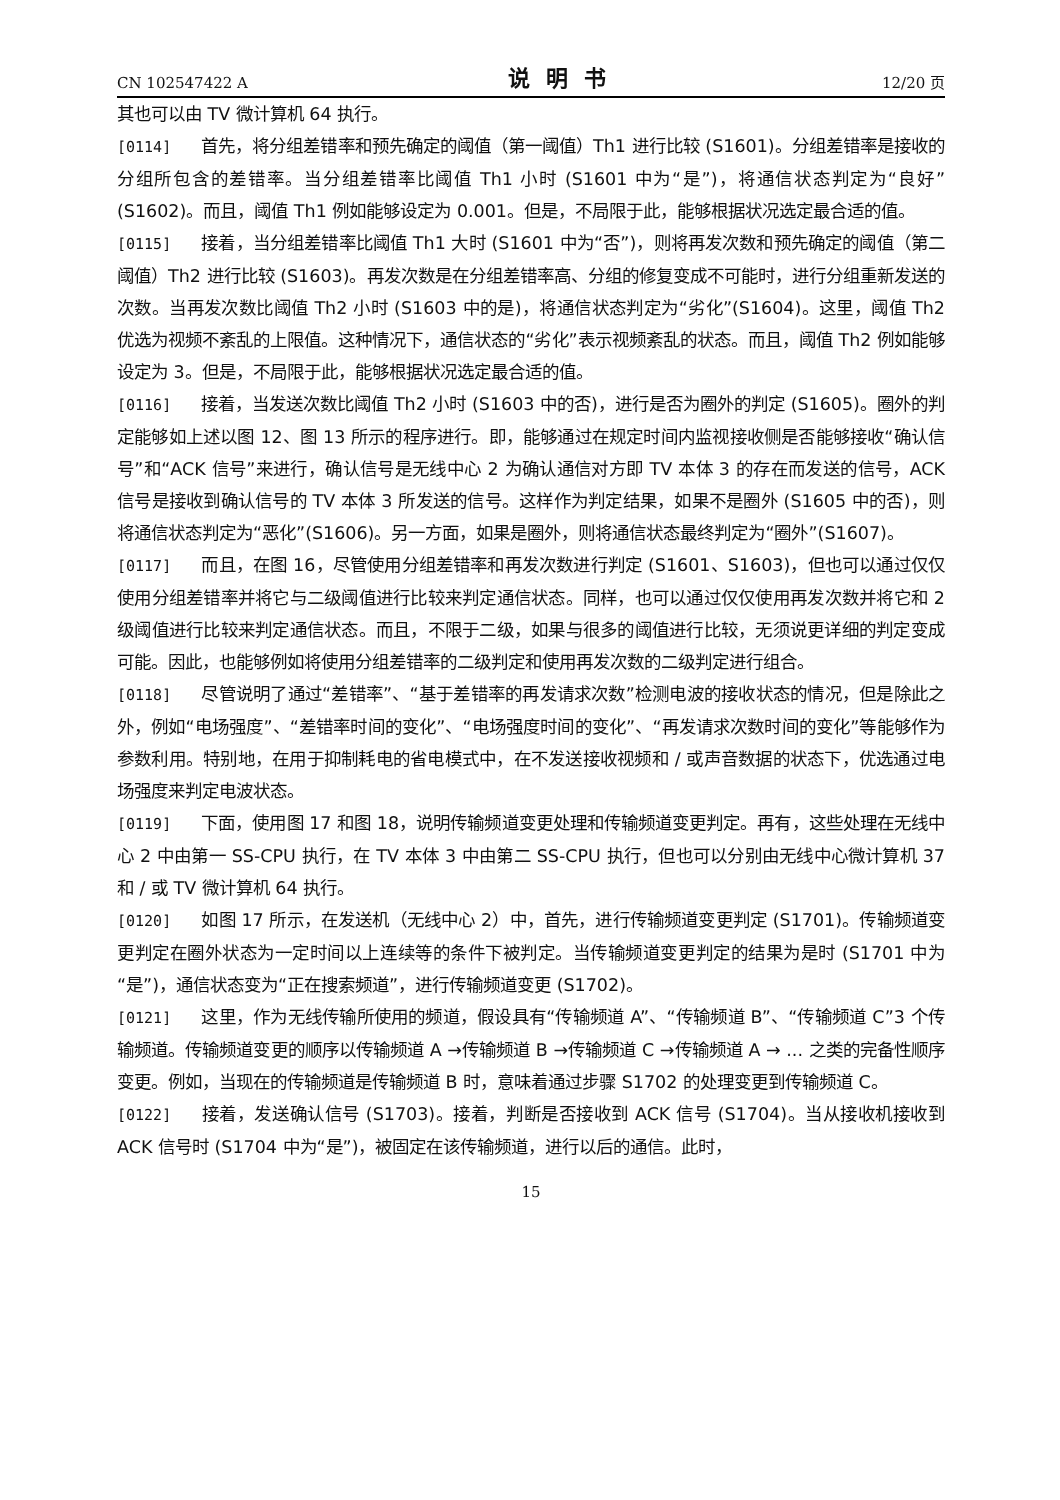CN 102547422 A 说明书 12/20 页
其也可以由 TV 微计算机 64 执行。
[0114] 首先，将分组差错率和预先确定的阈值（第一阈值）Th1 进行比较 (S1601)。分组差错率是接收的分组所包含的差错率。当分组差错率比阈值 Th1 小时 (S1601 中为“是”)，将通信状态判定为“良好”(S1602)。而且，阈值 Th1 例如能够设定为 0.001。但是，不局限于此，能够根据状况选定最合适的值。
[0115] 接着，当分组差错率比阈值 Th1 大时 (S1601 中为“否”)，则将再发次数和预先确定的阈值（第二阈值）Th2 进行比较 (S1603)。再发次数是在分组差错率高、分组的修复变成不可能时，进行分组重新发送的次数。当再发次数比阈值 Th2 小时 (S1603 中的是)，将通信状态判定为“劣化”(S1604)。这里，阈值 Th2 优选为视频不紊乱的上限值。这种情况下，通信状态的“劣化”表示视频紊乱的状态。而且，阈值 Th2 例如能够设定为 3。但是，不局限于此，能够根据状况选定最合适的值。
[0116] 接着，当发送次数比阈值 Th2 小时 (S1603 中的否)，进行是否为圈外的判定 (S1605)。圈外的判定能够如上述以图 12、图 13 所示的程序进行。即，能够通过在规定时间内监视接收侧是否能够接收“确认信号”和“ACK 信号”来进行，确认信号是无线中心 2 为确认通信对方即 TV 本体 3 的存在而发送的信号，ACK 信号是接收到确认信号的 TV 本体 3 所发送的信号。这样作为判定结果，如果不是圈外 (S1605 中的否)，则将通信状态判定为“恶化”(S1606)。另一方面，如果是圈外，则将通信状态最终判定为“圈外”(S1607)。
[0117] 而且，在图 16，尽管使用分组差错率和再发次数进行判定 (S1601、S1603)，但也可以通过仅仅使用分组差错率并将它与二级阈值进行比较来判定通信状态。同样，也可以通过仅仅使用再发次数并将它和 2 级阈值进行比较来判定通信状态。而且，不限于二级，如果与很多的阈值进行比较，无须说更详细的判定变成可能。因此，也能够例如将使用分组差错率的二级判定和使用再发次数的二级判定进行组合。
[0118] 尽管说明了通过“差错率”、“基于差错率的再发请求次数”检测电波的接收状态的情况，但是除此之外，例如“电场强度”、“差错率时间的变化”、“电场强度时间的变化”、“再发请求次数时间的变化”等能够作为参数利用。特别地，在用于抑制耗电的省电模式中，在不发送接收视频和 / 或声音数据的状态下，优选通过电场强度来判定电波状态。
[0119] 下面，使用图 17 和图 18，说明传输频道变更处理和传输频道变更判定。再有，这些处理在无线中心 2 中由第一 SS-CPU 执行，在 TV 本体 3 中由第二 SS-CPU 执行，但也可以分别由无线中心微计算机 37 和 / 或 TV 微计算机 64 执行。
[0120] 如图 17 所示，在发送机（无线中心 2）中，首先，进行传输频道变更判定 (S1701)。传输频道变更判定在圈外状态为一定时间以上连续等的条件下被判定。当传输频道变更判定的结果为是时 (S1701 中为“是”)，通信状态变为“正在搜索频道”，进行传输频道变更 (S1702)。
[0121] 这里，作为无线传输所使用的频道，假设具有“传输频道 A”、“传输频道 B”、“传输频道 C”3 个传输频道。传输频道变更的顺序以传输频道 A →传输频道 B →传输频道 C →传输频道 A → ... 之类的完备性顺序变更。例如，当现在的传输频道是传输频道 B 时，意味着通过步骤 S1702 的处理变更到传输频道 C。
[0122] 接着，发送确认信号 (S1703)。接着，判断是否接收到 ACK 信号 (S1704)。当从接收机接收到 ACK 信号时 (S1704 中为“是”)，被固定在该传输频道，进行以后的通信。此时，
15